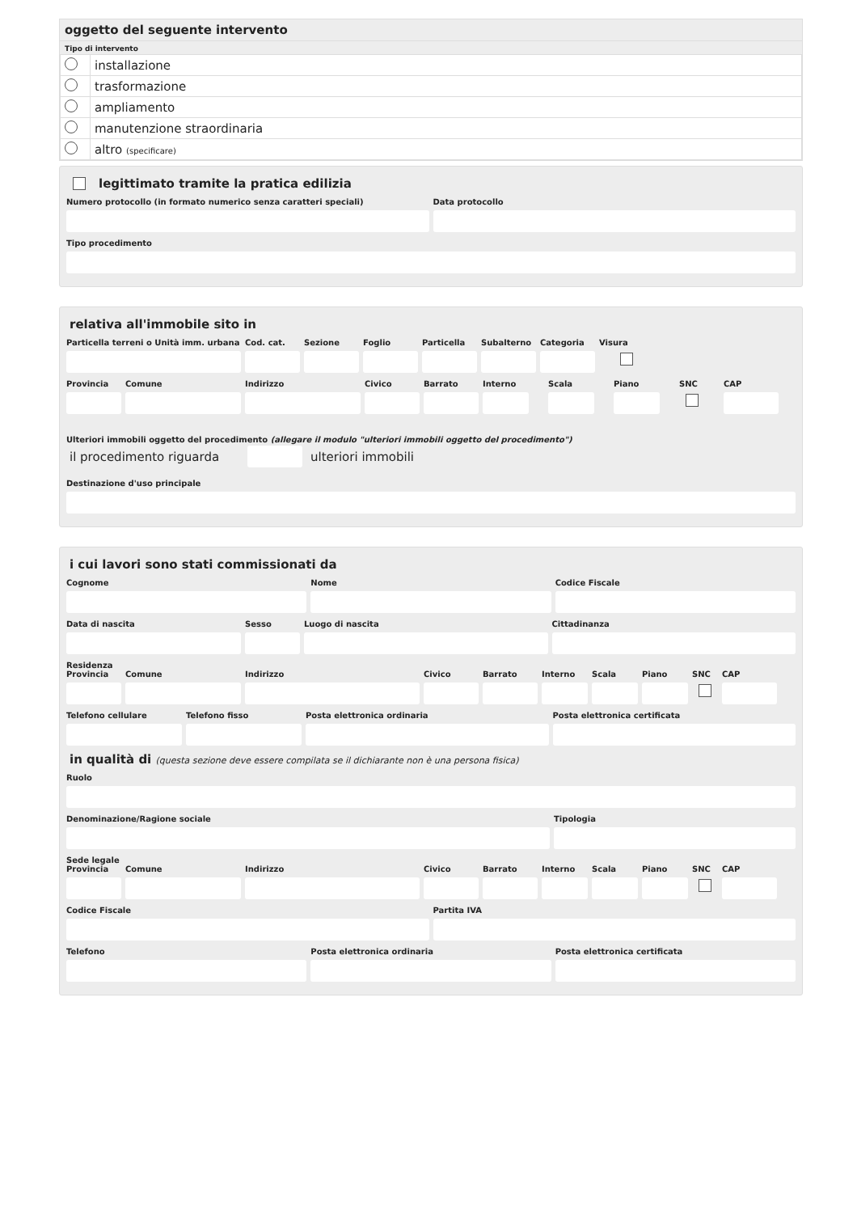oggetto del seguente intervento
Tipo di intervento
| | installazione |
| | trasformazione |
| | ampliamento |
| | manutenzione straordinaria |
| | altro (specificare) |
legittimato tramite la pratica edilizia
Numero protocollo (in formato numerico senza caratteri speciali)
Data protocollo
Tipo procedimento
relativa all'immobile sito in
Particella terreni o Unità imm. urbana
Cod. cat.
Sezione Foglio Particella
Subalterno
Categoria
Visura
Provincia
Comune Indirizzo Civico Barrato Interno Scala Piano SNC CAP
Ulteriori immobili oggetto del procedimento (allegare il modulo "ulteriori immobili oggetto del procedimento")
il procedimento riguarda
ulteriori immobili
Destinazione d'uso principale
i cui lavori sono stati commissionati da
Cognome Nome Codice Fiscale
Data di nascita Sesso Luogo di nascita Cittadinanza
Residenza
Provincia
Comune Indirizzo Civico Barrato Interno
Scala Piano SNC CAP
Telefono cellulare
Telefono fisso Posta elettronica ordinaria Posta elettronica certificata
in qualità di (questa sezione deve essere compilata se il dichiarante non è una persona fisica)
Ruolo
Denominazione/Ragione sociale Tipologia
Sede legale
Provincia
Comune Indirizzo Civico Barrato Interno
Scala Piano SNC CAP
Codice Fiscale Partita IVA
Telefono Posta elettronica ordinaria Posta elettronica certificata